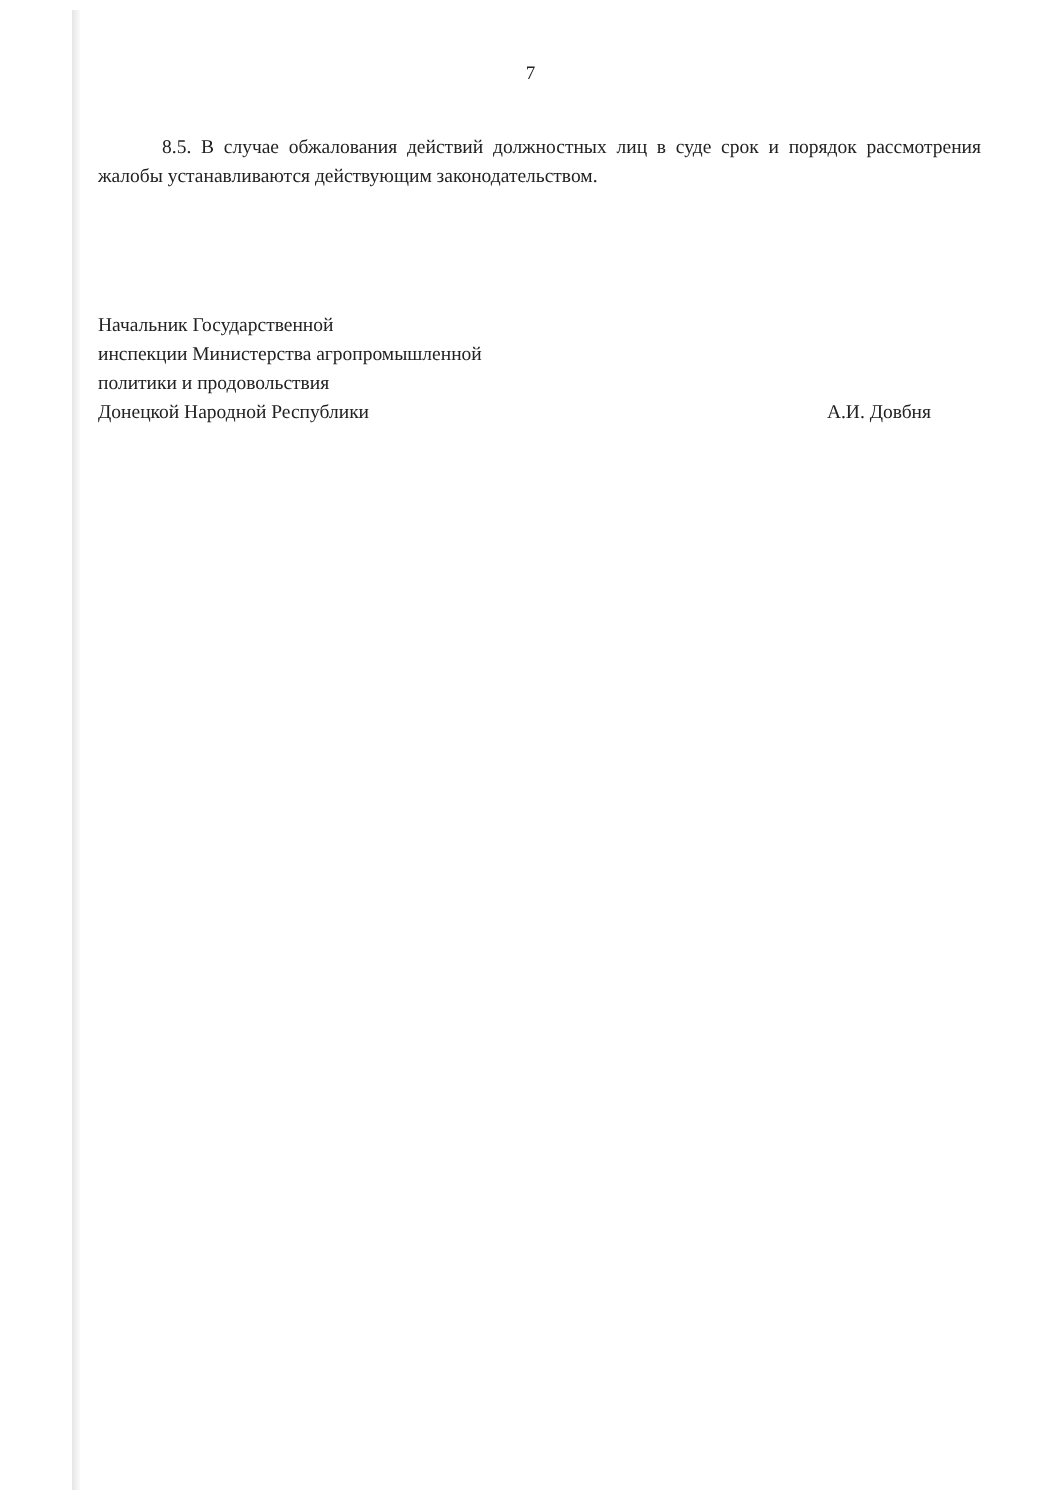7
8.5. В случае обжалования действий должностных лиц в суде срок и порядок рассмотрения жалобы устанавливаются действующим законодательством.
Начальник Государственной
инспекции Министерства агропромышленной
политики и продовольствия
Донецкой Народной Республики
А.И. Довбня